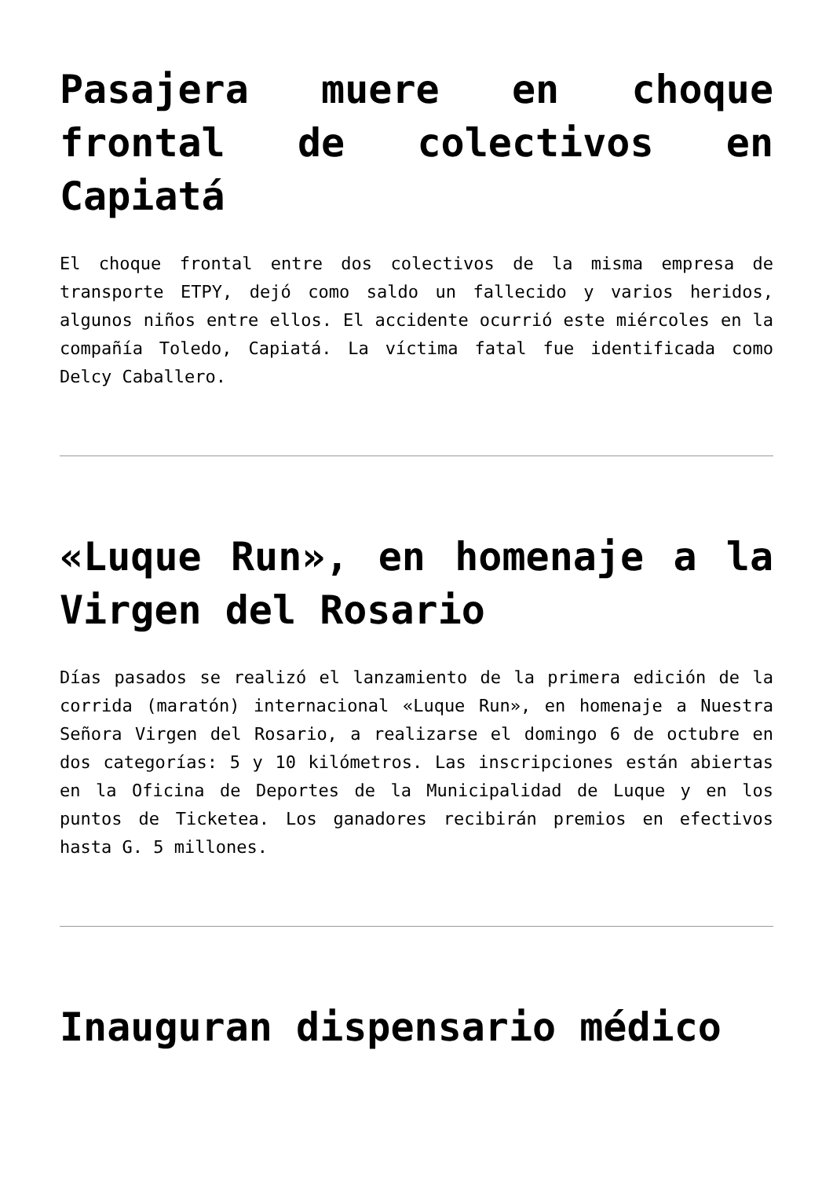Pasajera muere en choque frontal de colectivos en Capiatá
El choque frontal entre dos colectivos de la misma empresa de transporte ETPY, dejó como saldo un fallecido y varios heridos, algunos niños entre ellos. El accidente ocurrió este miércoles en la compañía Toledo, Capiatá. La víctima fatal fue identificada como Delcy Caballero.
«Luque Run», en homenaje a la Virgen del Rosario
Días pasados se realizó el lanzamiento de la primera edición de la corrida (maratón) internacional «Luque Run», en homenaje a Nuestra Señora Virgen del Rosario, a realizarse el domingo 6 de octubre en dos categorías: 5 y 10 kilómetros. Las inscripciones están abiertas en la Oficina de Deportes de la Municipalidad de Luque y en los puntos de Ticketea. Los ganadores recibirán premios en efectivos hasta G. 5 millones.
Inauguran dispensario médico